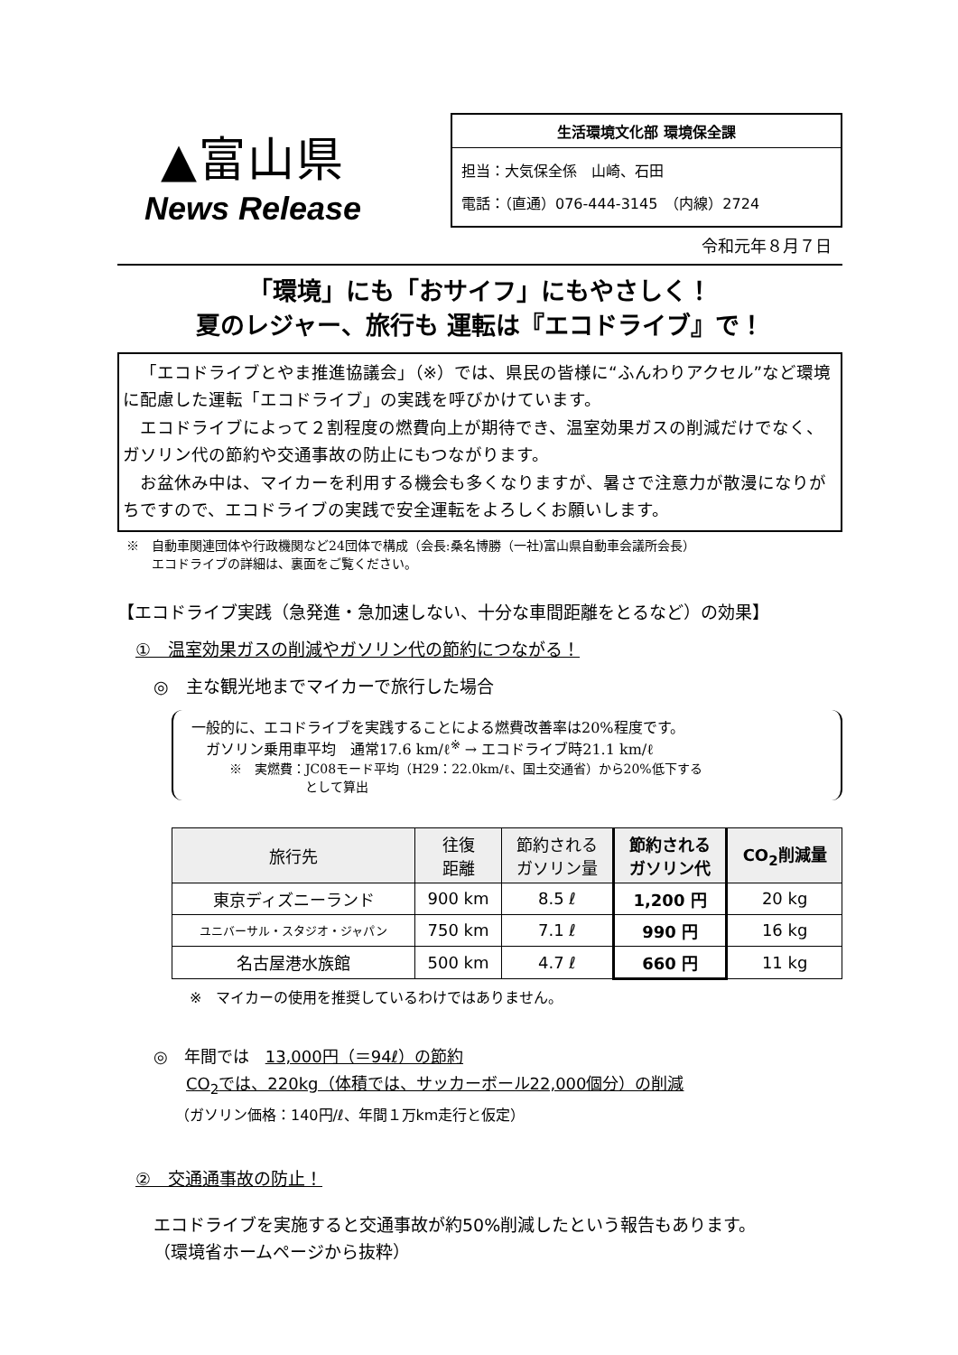▲富山県
News Release
生活環境文化部 環境保全課
担当：大気保全係　山崎、石田
電話：（直通）076-444-3145　（内線）2724
令和元年８月７日
「環境」にも「おサイフ」にもやさしく！
夏のレジャー、旅行も 運転は『エコドライブ』で！
「エコドライブとやま推進協議会」（※）では、県民の皆様に“ふんわりアクセル”など環境に配慮した運転「エコドライブ」の実践を呼びかけています。
エコドライブによって２割程度の燃費向上が期待でき、温室効果ガスの削減だけでなく、ガソリン代の節約や交通事故の防止にもつながります。
お盆休み中は、マイカーを利用する機会も多くなりますが、暑さで注意力が散漫になりがちですので、エコドライブの実践で安全運転をよろしくお願いします。
※　自動車関連団体や行政機関など24団体で構成（会長:桑名博勝（一社)富山県自動車会議所会長）
　　エコドライブの詳細は、裏面をご覧ください。
【エコドライブ実践（急発進・急加速しない、十分な車間距離をとるなど）の効果】
①　温室効果ガスの削減やガソリン代の節約につながる！
◎　主な観光地までマイカーで旅行した場合
一般的に、エコドライブを実践することによる燃費改善率は20%程度です。
　ガソリン乗用車平均　通常17.6 km/ℓ<sup>※</sup> → エコドライブ時21.1 km/ℓ
　　　※　実燃費：JC08モード平均（H29：22.0km/ℓ、国土交通省）から20%低下する
　　　　　　　　　として算出
| 旅行先 | 往復 距離 | 節約される ガソリン量 | 節約される ガソリン代 | CO<sub>2</sub>削減量 |
| --- | --- | --- | --- | --- |
| 東京ディズニーランド | 900 km | 8.5 ℓ | 1,200 円 | 20 kg |
| ユニバーサル・スタジオ・ジャパン | 750 km | 7.1 ℓ | 990 円 | 16 kg |
| 名古屋港水族館 | 500 km | 4.7 ℓ | 660 円 | 11 kg |
※　マイカーの使用を推奨しているわけではありません。
◎　年間では　13,000円（＝94ℓ）の節約
　　CO<sub>2</sub>では、220kg（体積では、サッカーボール22,000個分）の削減
　　（ガソリン価格：140円/ℓ、年間１万km走行と仮定）
②　交通通事故の防止！
エコドライブを実施すると交通事故が約50%削減したという報告もあります。
（環境省ホームページから抜粋）